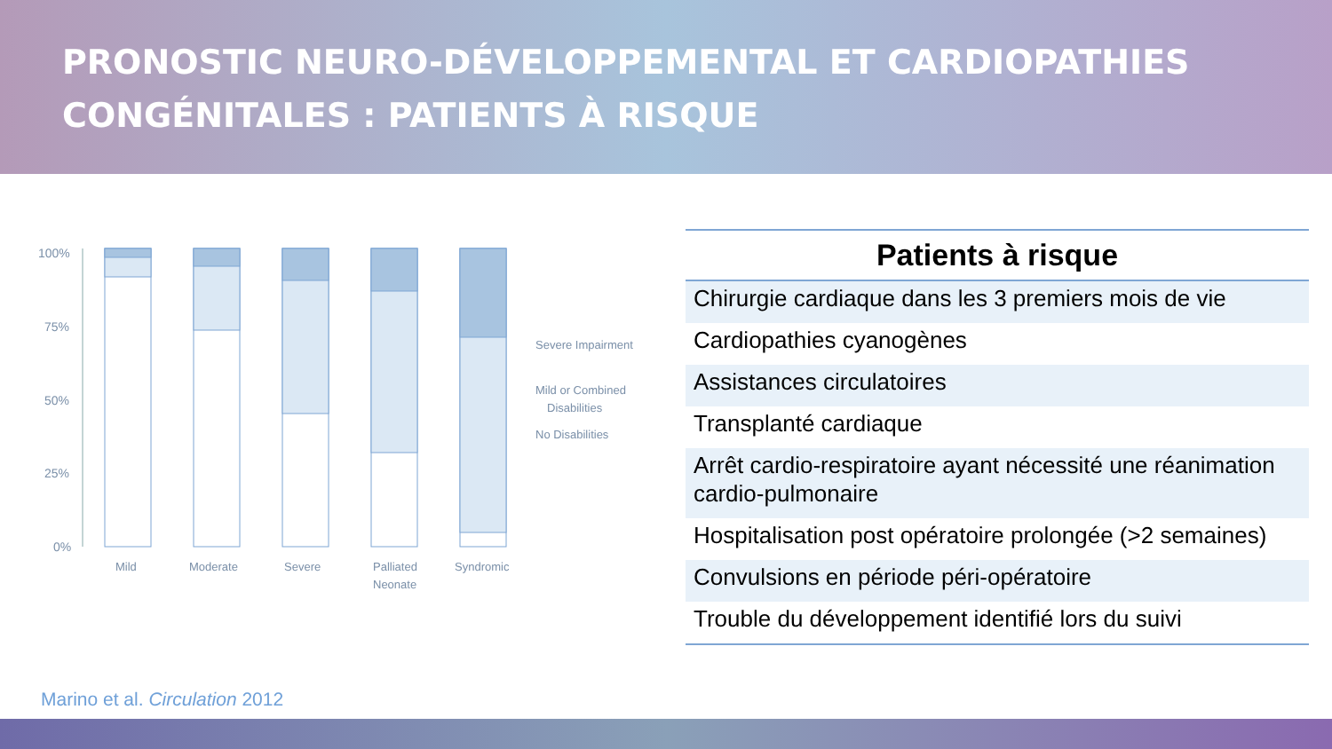PRONOSTIC NEURO-DÉVELOPPEMENTAL ET CARDIOPATHIES
CONGÉNITALES : PATIENTS À RISQUE
100%
75%
50%
25%
0%
Mild
Moderate
Severe
Palliated
Neonate
Syndromic
Severe Impairment
Mild or Combined
Disabilities
No Disabilities
| Patients à risque |
| --- |
| Chirurgie cardiaque dans les 3 premiers mois de vie |
| Cardiopathies cyanogènes |
| Assistances circulatoires |
| Transplanté cardiaque |
| Arrêt cardio-respiratoire ayant nécessité une réanimation cardio-pulmonaire |
| Hospitalisation post opératoire prolongée (>2 semaines) |
| Convulsions en période péri-opératoire |
| Trouble du développement identifié lors du suivi |
Marino et al. Circulation 2012